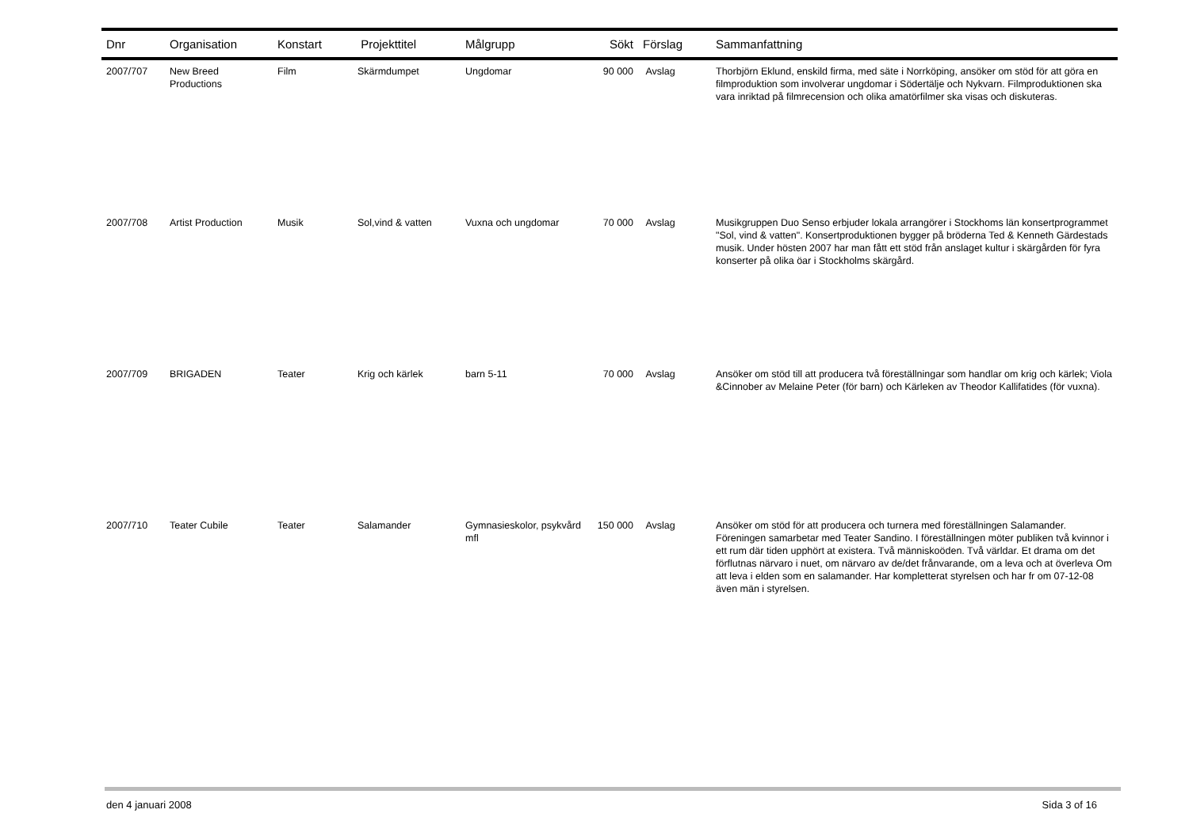| Dnr | Organisation | Konstart | Projekttitel | Målgrupp | Sökt | Förslag | Sammanfattning |
| --- | --- | --- | --- | --- | --- | --- | --- |
| 2007/707 | New Breed Productions | Film | Skärmdumpet | Ungdomar | 90 000 | Avslag | Thorbjörn Eklund, enskild firma, med säte i Norrköping, ansöker om stöd för att göra en filmproduktion som involverar ungdomar i Södertälje och Nykvarn. Filmproduktionen ska vara inriktad på filmrecension och olika amatörfilmer ska visas och diskuteras. |
| 2007/708 | Artist Production | Musik | Sol,vind & vatten | Vuxna och ungdomar | 70 000 | Avslag | Musikgruppen Duo Senso erbjuder lokala arrangörer i Stockhoms län konsertprogrammet "Sol, vind & vatten". Konsertproduktionen bygger på bröderna Ted & Kenneth Gärdestads musik. Under hösten 2007 har man fått ett stöd från anslaget kultur i skärgården för fyra konserter på olika öar i Stockholms skärgård. |
| 2007/709 | BRIGADEN | Teater | Krig och kärlek | barn 5-11 | 70 000 | Avslag | Ansöker om stöd till att producera två föreställningar som handlar om krig och kärlek; Viola &Cinnober av Melaine Peter (för barn) och Kärleken av Theodor Kallifatides (för vuxna). |
| 2007/710 | Teater Cubile | Teater | Salamander | Gymnasieskolor, psykvård mfl | 150 000 | Avslag | Ansöker om stöd för att producera och turnera med föreställningen Salamander. Föreningen samarbetar med Teater Sandino. I föreställningen möter publiken två kvinnor i ett rum där tiden upphört at existera. Två människoöden. Två världar. Et drama om det förflutnas närvaro i nuet, om närvaro av de/det frånvarande, om a leva och at överleva Om att leva i elden som en salamander. Har kompletterat styrelsen och har fr om 07-12-08 även män i styrelsen. |
den 4 januari 2008 Sida 3 of 16